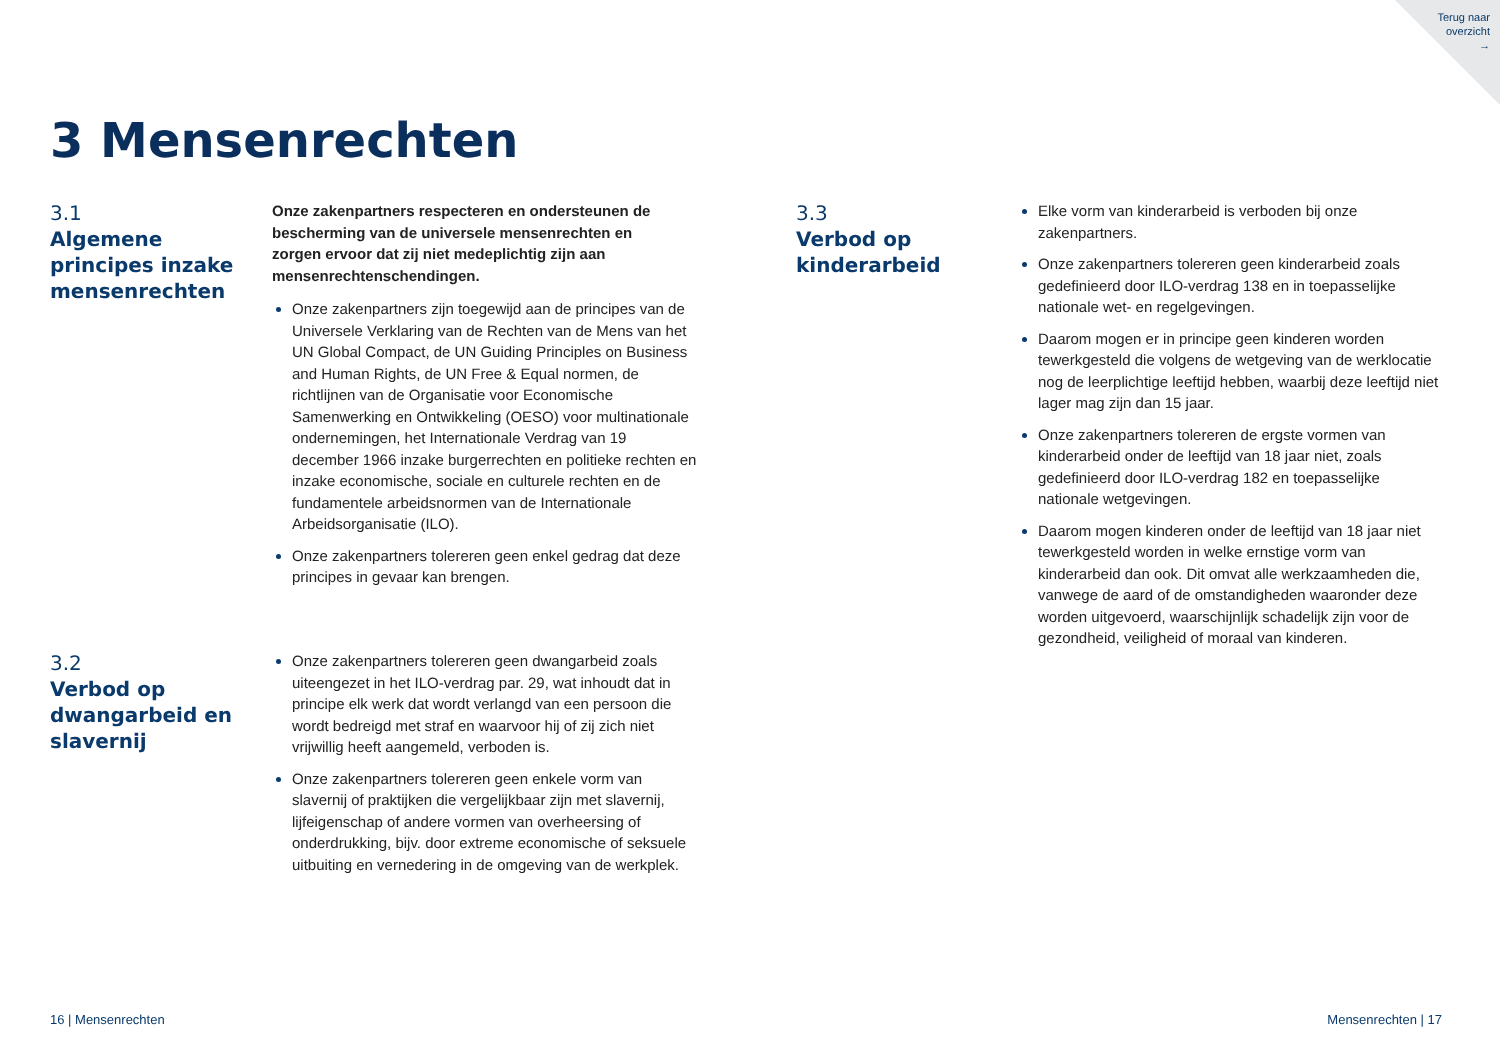Terug naar
overzicht
→
3 Mensenrechten
3.1
Algemene principes inzake mensenrechten
Onze zakenpartners respecteren en ondersteunen de bescherming van de universele mensenrechten en zorgen ervoor dat zij niet medeplichtig zijn aan mensenrechtenschendingen.
Onze zakenpartners zijn toegewijd aan de principes van de Universele Verklaring van de Rechten van de Mens van het UN Global Compact, de UN Guiding Principles on Business and Human Rights, de UN Free & Equal normen, de richtlijnen van de Organisatie voor Economische Samenwerking en Ontwikkeling (OESO) voor multinationale ondernemingen, het Internationale Verdrag van 19 december 1966 inzake burgerrechten en politieke rechten en inzake economische, sociale en culturele rechten en de fundamentele arbeidsnormen van de Internationale Arbeidsorganisatie (ILO).
Onze zakenpartners tolereren geen enkel gedrag dat deze principes in gevaar kan brengen.
3.2
Verbod op dwangarbeid en slavernij
Onze zakenpartners tolereren geen dwangarbeid zoals uiteengezet in het ILO-verdrag par. 29, wat inhoudt dat in principe elk werk dat wordt verlangd van een persoon die wordt bedreigd met straf en waarvoor hij of zij zich niet vrijwillig heeft aangemeld, verboden is.
Onze zakenpartners tolereren geen enkele vorm van slavernij of praktijken die vergelijkbaar zijn met slavernij, lijfeigenschap of andere vormen van overheersing of onderdrukking, bijv. door extreme economische of seksuele uitbuiting en vernedering in de omgeving van de werkplek.
3.3
Verbod op kinderarbeid
Elke vorm van kinderarbeid is verboden bij onze zakenpartners.
Onze zakenpartners tolereren geen kinderarbeid zoals gedefinieerd door ILO-verdrag 138 en in toepasselijke nationale wet- en regelgevingen.
Daarom mogen er in principe geen kinderen worden tewerkgesteld die volgens de wetgeving van de werklocatie nog de leerplichtige leeftijd hebben, waarbij deze leeftijd niet lager mag zijn dan 15 jaar.
Onze zakenpartners tolereren de ergste vormen van kinderarbeid onder de leeftijd van 18 jaar niet, zoals gedefinieerd door ILO-verdrag 182 en toepasselijke nationale wetgevingen.
Daarom mogen kinderen onder de leeftijd van 18 jaar niet tewerkgesteld worden in welke ernstige vorm van kinderarbeid dan ook. Dit omvat alle werkzaamheden die, vanwege de aard of de omstandigheden waaronder deze worden uitgevoerd, waarschijnlijk schadelijk zijn voor de gezondheid, veiligheid of moraal van kinderen.
16 | Mensenrechten Mensenrechten | 17